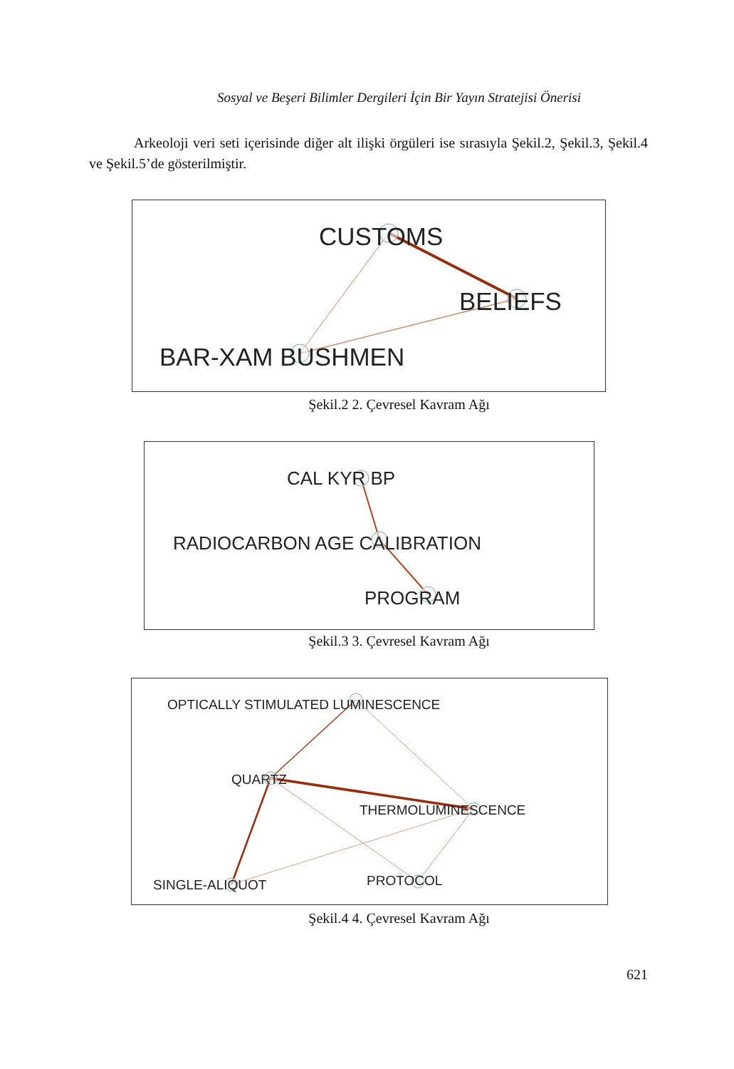Sosyal ve Beşeri Bilimler Dergileri İçin Bir Yayın Stratejisi Önerisi
Arkeoloji veri seti içerisinde diğer alt ilişki örgüleri ise sırasıyla Şekil.2, Şekil.3, Şekil.4 ve Şekil.5’de gösterilmiştir.
CUSTOMS
BELIEFS
BAR-XAM BUSHMEN
Şekil.2 2. Çevresel Kavram Ağı
CAL KYR BP
RADIOCARBON AGE CALIBRATION
PROGRAM
Şekil.3 3. Çevresel Kavram Ağı
OPTICALLY STIMULATED LUMINESCENCE
QUARTZ
THERMOLUMINESCENCE
SINGLE-ALIQUOT
PROTOCOL
Şekil.4 4. Çevresel Kavram Ağı
621